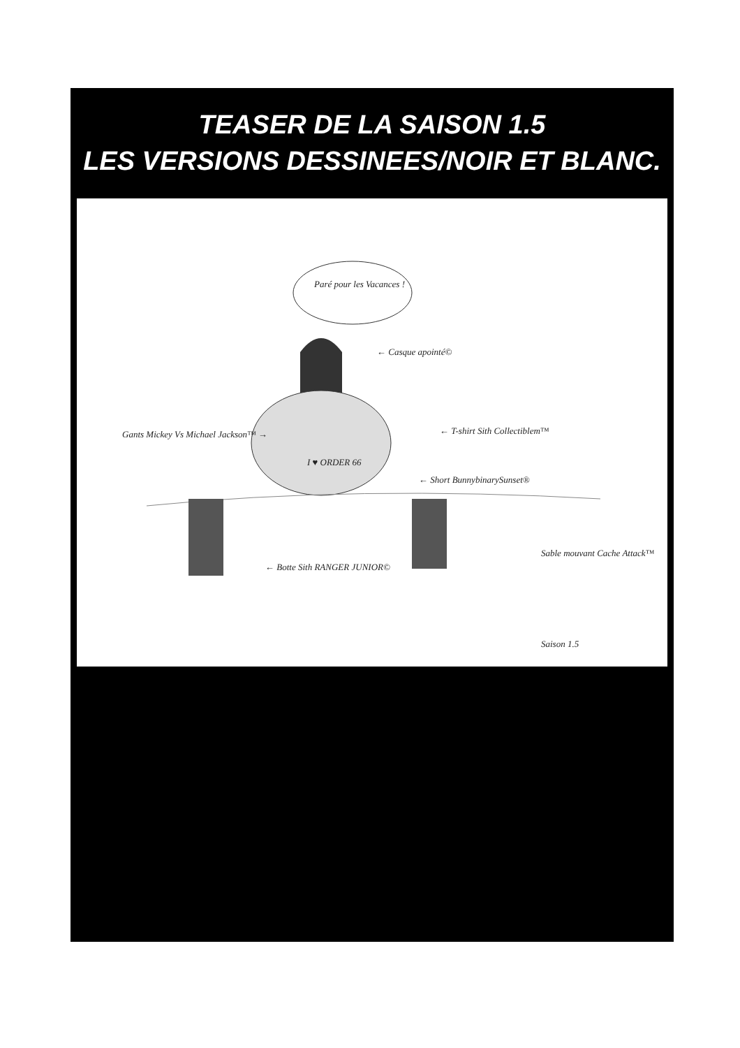TEASER DE LA SAISON 1.5
LES VERSIONS DESSINEES/NOIR ET BLANC.
Paré pour les Vacances !
← Casque apointé©
Gants Mickey Vs Michael Jackson™ → ← T-shirt Sith Collectiblem™
I ♥ ORDER 66
← Short BunnybinarySunset®
← Botte Sith RANGER JUNIOR©
Sable mouvant Cache Attack™
Saison 1.5